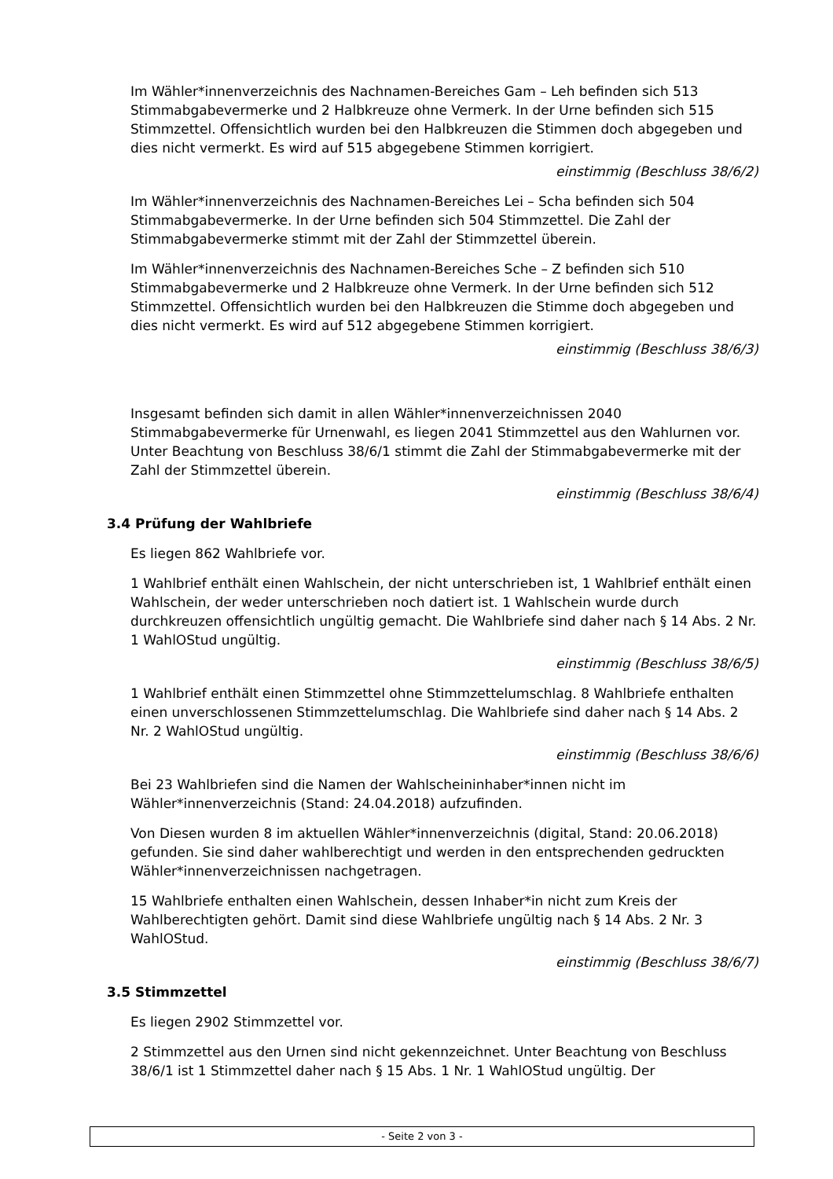Im Wähler*innenverzeichnis des Nachnamen-Bereiches Gam – Leh befinden sich 513 Stimmabgabevermerke und 2 Halbkreuze ohne Vermerk. In der Urne befinden sich 515 Stimmzettel. Offensichtlich wurden bei den Halbkreuzen die Stimmen doch abgegeben und dies nicht vermerkt. Es wird auf 515 abgegebene Stimmen korrigiert.
einstimmig (Beschluss 38/6/2)
Im Wähler*innenverzeichnis des Nachnamen-Bereiches Lei – Scha befinden sich 504 Stimmabgabevermerke. In der Urne befinden sich 504 Stimmzettel. Die Zahl der Stimmabgabevermerke stimmt mit der Zahl der Stimmzettel überein.
Im Wähler*innenverzeichnis des Nachnamen-Bereiches Sche – Z befinden sich 510 Stimmabgabevermerke und 2 Halbkreuze ohne Vermerk. In der Urne befinden sich 512 Stimmzettel. Offensichtlich wurden bei den Halbkreuzen die Stimme doch abgegeben und dies nicht vermerkt. Es wird auf 512 abgegebene Stimmen korrigiert.
einstimmig (Beschluss 38/6/3)
Insgesamt befinden sich damit in allen Wähler*innenverzeichnissen 2040 Stimmabgabevermerke für Urnenwahl, es liegen 2041 Stimmzettel aus den Wahlurnen vor. Unter Beachtung von Beschluss 38/6/1 stimmt die Zahl der Stimmabgabevermerke mit der Zahl der Stimmzettel überein.
einstimmig (Beschluss 38/6/4)
3.4 Prüfung der Wahlbriefe
Es liegen 862 Wahlbriefe vor.
1 Wahlbrief enthält einen Wahlschein, der nicht unterschrieben ist, 1 Wahlbrief enthält einen Wahlschein, der weder unterschrieben noch datiert ist. 1 Wahlschein wurde durch durchkreuzen offensichtlich ungültig gemacht. Die Wahlbriefe sind daher nach § 14 Abs. 2 Nr. 1 WahlOStud ungültig.
einstimmig (Beschluss 38/6/5)
1 Wahlbrief enthält einen Stimmzettel ohne Stimmzettelumschlag. 8 Wahlbriefe enthalten einen unverschlossenen Stimmzettelumschlag. Die Wahlbriefe sind daher nach § 14 Abs. 2 Nr. 2 WahlOStud ungültig.
einstimmig (Beschluss 38/6/6)
Bei 23 Wahlbriefen sind die Namen der Wahlscheininhaber*innen nicht im Wähler*innenverzeichnis (Stand: 24.04.2018) aufzufinden.
Von Diesen wurden 8 im aktuellen Wähler*innenverzeichnis (digital, Stand: 20.06.2018) gefunden. Sie sind daher wahlberechtigt und werden in den entsprechenden gedruckten Wähler*innenverzeichnissen nachgetragen.
15 Wahlbriefe enthalten einen Wahlschein, dessen Inhaber*in nicht zum Kreis der Wahlberechtigten gehört. Damit sind diese Wahlbriefe ungültig nach § 14 Abs. 2 Nr. 3 WahlOStud.
einstimmig (Beschluss 38/6/7)
3.5 Stimmzettel
Es liegen 2902 Stimmzettel vor.
2 Stimmzettel aus den Urnen sind nicht gekennzeichnet. Unter Beachtung von Beschluss 38/6/1 ist 1 Stimmzettel daher nach § 15 Abs. 1 Nr. 1 WahlOStud ungültig. Der
- Seite 2 von 3 -